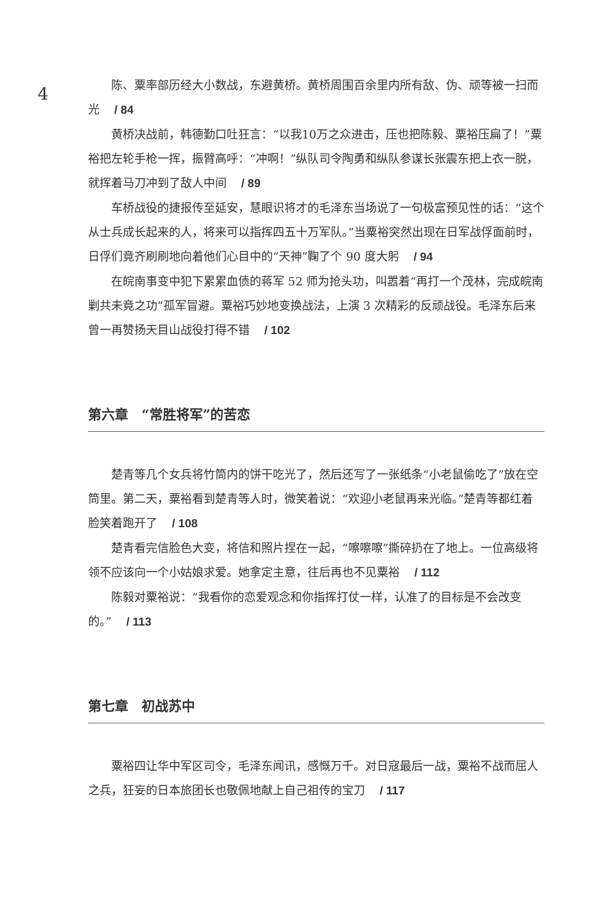4
陈、粟率部历经大小数战，东避黄桥。黄桥周围百余里内所有敌、伪、顽等被一扫而光 / 84
黄桥决战前，韩德勤口吐狂言：“以我10万之众进击，压也把陈毅、粟裕压扁了！”粟裕把左轮手枪一挥，振臂高呼：“冲啊！”纵队司令陶勇和纵队参谋长张震东把上衣一脱，就挥着马刀冲到了敌人中间 / 89
车桥战役的捷报传至延安，慧眼识将才的毛泽东当场说了一句极富预见性的话：“这个从士兵成长起来的人，将来可以指挥四五十万军队。”当粟裕突然出现在日军战俘面前时，日俘们竟齐刷刷地向着他们心目中的“天神”鞠了个 90 度大躬 / 94
在皖南事变中犯下累累血债的蒋军 52 师为抢头功，叫嚣着“再打一个茂林，完成皖南剿共未竟之功”孤军冒避。粟裕巧妙地变换战法，上演 3 次精彩的反顽战役。毛泽东后来曾一再赞扬天目山战役打得不错 / 102
第六章　“常胜将军”的苦恋
楚青等几个女兵将竹筒内的饼干吃光了，然后还写了一张纸条“小老鼠偷吃了”放在空筒里。第二天，粟裕看到楚青等人时，微笑着说：“欢迎小老鼠再来光临。”楚青等都红着脸笑着跑开了 / 108
楚青看完信脸色大变，将信和照片捏在一起，“嚓嚓嚓”撕碎扔在了地上。一位高级将领不应该向一个小姑娘求爱。她拿定主意，往后再也不见粟裕 / 112
陈毅对粟裕说：“我看你的恋爱观念和你指挥打仗一样，认准了的目标是不会改变的。” / 113
第七章　初战苏中
粟裕四让华中军区司令，毛泽东闻讯，感慨万千。对日寇最后一战，粟裕不战而屈人之兵，狂妄的日本旅团长也敬佩地献上自己祖传的宝刀 / 117